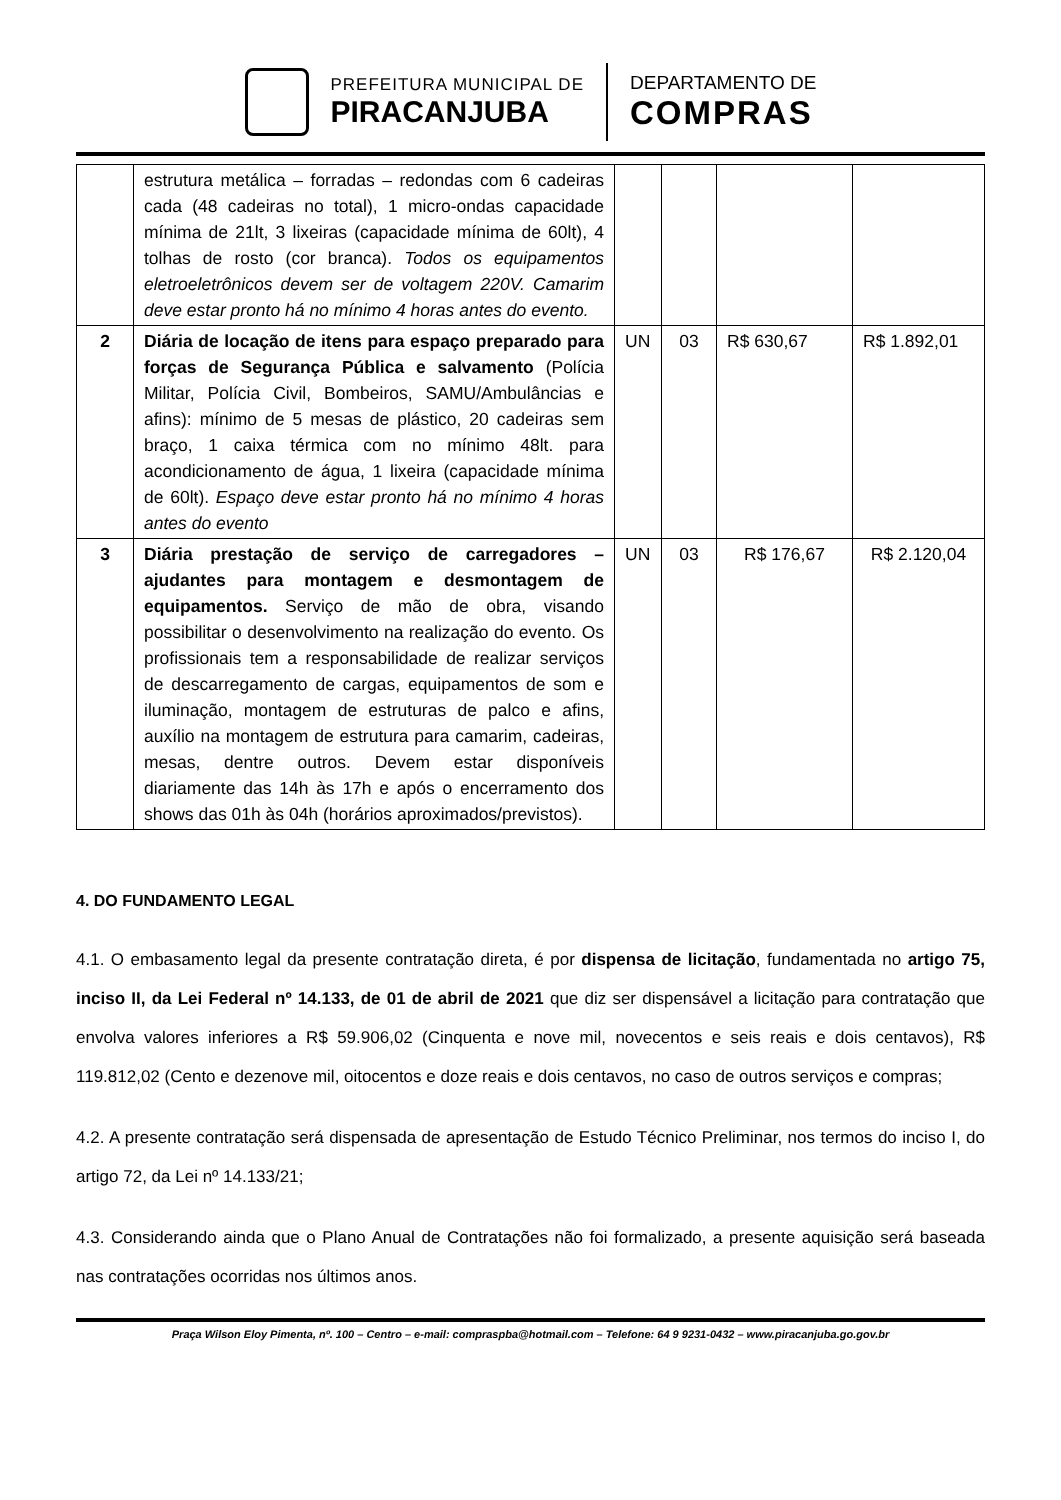PREFEITURA MUNICIPAL DE
PIRACANJUBA
DEPARTAMENTO DE
COMPRAS
| | estrutura metálica – forradas – redondas com 6 cadeiras cada (48 cadeiras no total), 1 micro-ondas capacidade mínima de 21lt, 3 lixeiras (capacidade mínima de 60lt), 4 tolhas de rosto (cor branca). Todos os equipamentos eletroeletrônicos devem ser de voltagem 220V. Camarim deve estar pronto há no mínimo 4 horas antes do evento. | | | | |
| 2 | Diária de locação de itens para espaço preparado para forças de Segurança Pública e salvamento (Polícia Militar, Polícia Civil, Bombeiros, SAMU/Ambulâncias e afins): mínimo de 5 mesas de plástico, 20 cadeiras sem braço, 1 caixa térmica com no mínimo 48lt. para acondicionamento de água, 1 lixeira (capacidade mínima de 60lt). Espaço deve estar pronto há no mínimo 4 horas antes do evento | UN | 03 | R$ 630,67 | R$ 1.892,01 |
| 3 | Diária prestação de serviço de carregadores – ajudantes para montagem e desmontagem de equipamentos. Serviço de mão de obra, visando possibilitar o desenvolvimento na realização do evento. Os profissionais tem a responsabilidade de realizar serviços de descarregamento de cargas, equipamentos de som e iluminação, montagem de estruturas de palco e afins, auxílio na montagem de estrutura para camarim, cadeiras, mesas, dentre outros. Devem estar disponíveis diariamente das 14h às 17h e após o encerramento dos shows das 01h às 04h (horários aproximados/previstos). | UN | 03 | R$ 176,67 | R$ 2.120,04 |
4. DO FUNDAMENTO LEGAL
4.1. O embasamento legal da presente contratação direta, é por dispensa de licitação, fundamentada no artigo 75, inciso II, da Lei Federal nº 14.133, de 01 de abril de 2021 que diz ser dispensável a licitação para contratação que envolva valores inferiores a R$ 59.906,02 (Cinquenta e nove mil, novecentos e seis reais e dois centavos), R$ 119.812,02 (Cento e dezenove mil, oitocentos e doze reais e dois centavos, no caso de outros serviços e compras;
4.2. A presente contratação será dispensada de apresentação de Estudo Técnico Preliminar, nos termos do inciso I, do artigo 72, da Lei nº 14.133/21;
4.3. Considerando ainda que o Plano Anual de Contratações não foi formalizado, a presente aquisição será baseada nas contratações ocorridas nos últimos anos.
Praça Wilson Eloy Pimenta, nº. 100 – Centro – e-mail: compraspba@hotmail.com – Telefone: 64 9 9231-0432 – www.piracanjuba.go.gov.br